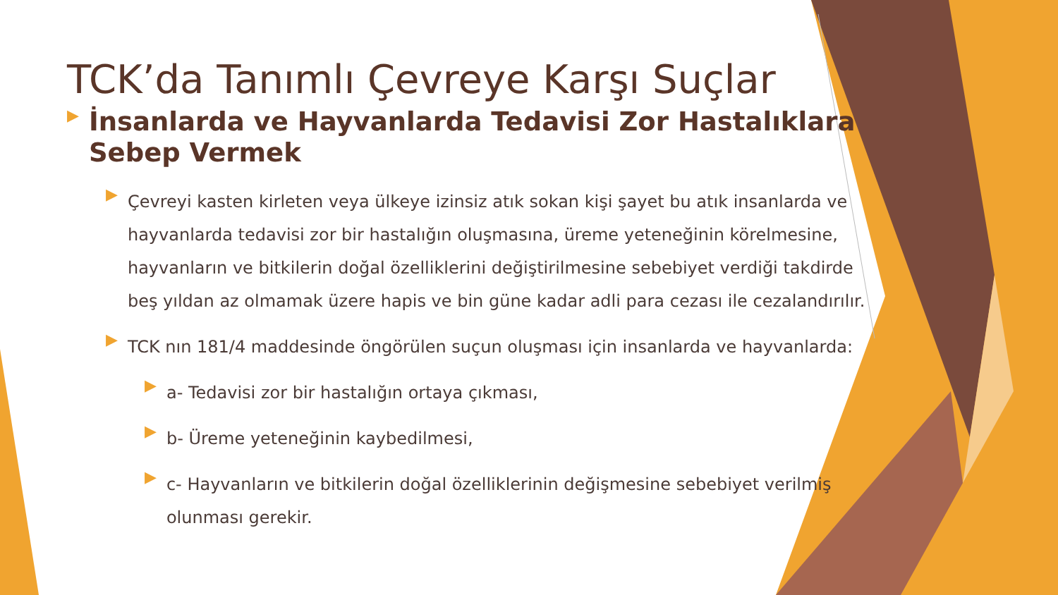TCK’da Tanımlı Çevreye Karşı Suçlar
▶
İnsanlarda ve Hayvanlarda Tedavisi Zor Hastalıklara Sebep Vermek
▶
Çevreyi kasten kirleten veya ülkeye izinsiz atık sokan kişi şayet bu atık insanlarda ve hayvanlarda tedavisi zor bir hastalığın oluşmasına, üreme yeteneğinin körelmesine, hayvanların ve bitkilerin doğal özelliklerini değiştirilmesine sebebiyet verdiği takdirde beş yıldan az olmamak üzere hapis ve bin güne kadar adli para cezası ile cezalandırılır.
▶
TCK nın 181/4 maddesinde öngörülen suçun oluşması için insanlarda ve hayvanlarda:
▶
a- Tedavisi zor bir hastalığın ortaya çıkması,
▶
b- Üreme yeteneğinin kaybedilmesi,
▶
c- Hayvanların ve bitkilerin doğal özelliklerinin değişmesine sebebiyet verilmiş olunması gerekir.